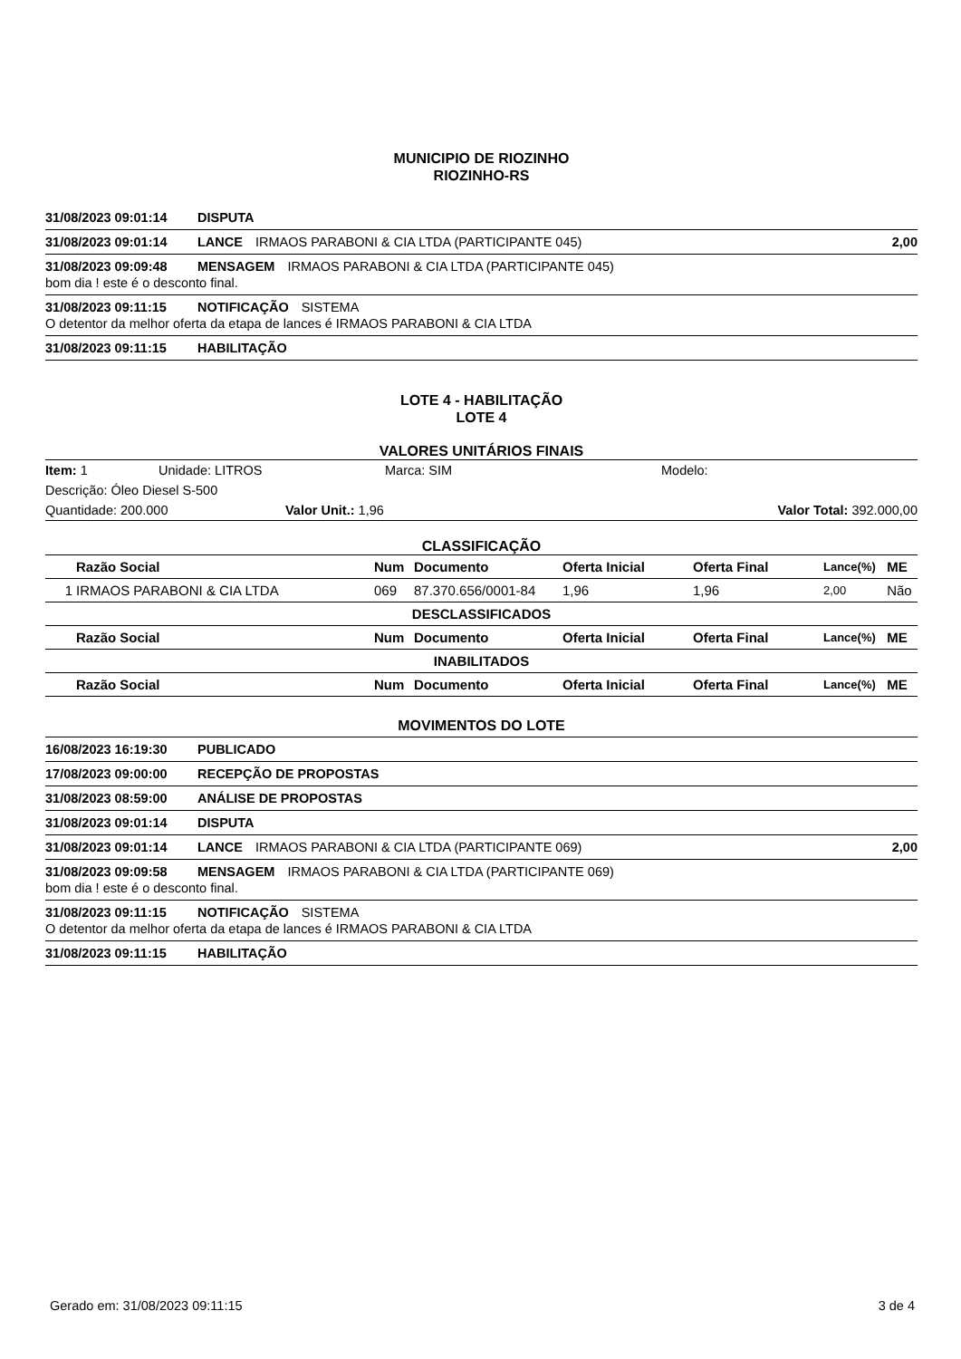MUNICIPIO DE RIOZINHO
RIOZINHO-RS
31/08/2023 09:01:14 DISPUTA
31/08/2023 09:01:14 LANCE IRMAOS PARABONI & CIA LTDA (PARTICIPANTE 045) 2,00
31/08/2023 09:09:48 MENSAGEM IRMAOS PARABONI & CIA LTDA (PARTICIPANTE 045)
bom dia ! este é o desconto final.
31/08/2023 09:11:15 NOTIFICAÇÃO SISTEMA
O detentor da melhor oferta da etapa de lances é IRMAOS PARABONI & CIA LTDA
31/08/2023 09:11:15 HABILITAÇÃO
LOTE 4 - HABILITAÇÃO
LOTE 4
VALORES UNITÁRIOS FINAIS
Item: 1 Unidade: LITROS Marca: SIM Modelo:
Descrição: Óleo Diesel S-500
Quantidade: 200.000 Valor Unit.: 1,96 Valor Total: 392.000,00
CLASSIFICAÇÃO
| | Razão Social | Num | Documento | Oferta Inicial | Oferta Final | Lance(%) | ME |
| --- | --- | --- | --- | --- | --- | --- | --- |
| 1 | IRMAOS PARABONI & CIA LTDA | 069 | 87.370.656/0001-84 | 1,96 | 1,96 | 2,00 | Não |
| DESCLASSIFICADOS | | | | | | | |
| | Razão Social | Num | Documento | Oferta Inicial | Oferta Final | Lance(%) | ME |
| INABILITADOS | | | | | | | |
| | Razão Social | Num | Documento | Oferta Inicial | Oferta Final | Lance(%) | ME |
MOVIMENTOS DO LOTE
16/08/2023 16:19:30 PUBLICADO
17/08/2023 09:00:00 RECEPÇÃO DE PROPOSTAS
31/08/2023 08:59:00 ANÁLISE DE PROPOSTAS
31/08/2023 09:01:14 DISPUTA
31/08/2023 09:01:14 LANCE IRMAOS PARABONI & CIA LTDA (PARTICIPANTE 069) 2,00
31/08/2023 09:09:58 MENSAGEM IRMAOS PARABONI & CIA LTDA (PARTICIPANTE 069)
bom dia ! este é o desconto final.
31/08/2023 09:11:15 NOTIFICAÇÃO SISTEMA
O detentor da melhor oferta da etapa de lances é IRMAOS PARABONI & CIA LTDA
31/08/2023 09:11:15 HABILITAÇÃO
Gerado em: 31/08/2023 09:11:15 3 de 4